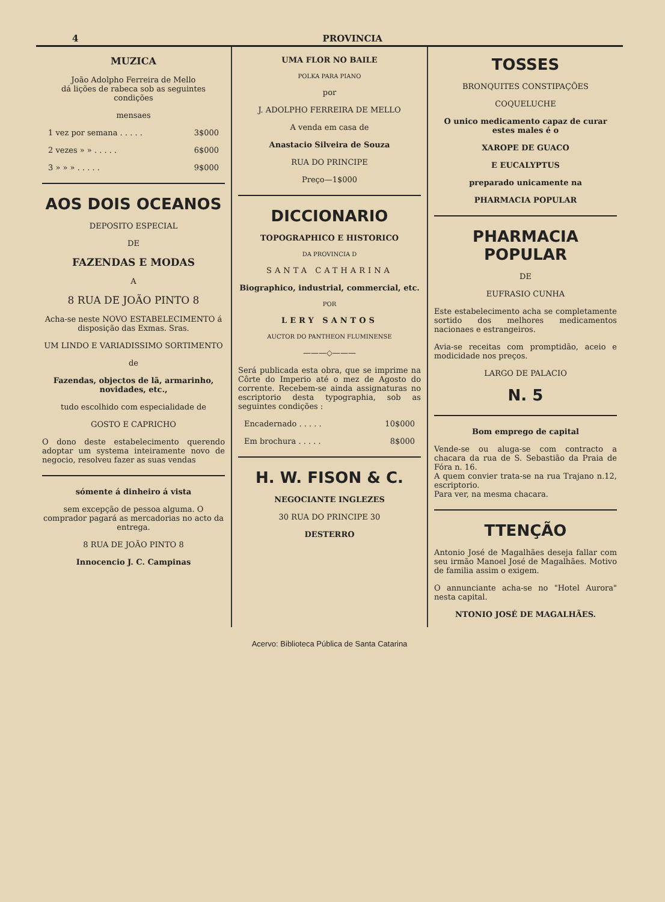4 PROVINCIA
MUZICA
João Adolpho Ferreira de Mello
dá lições de rabeca sob as seguintes condições
mensaes
1 vez por semana . . . . . 3$000
2 vezes » » . . . . . 6$000
3 » » » . . . . . 9$000
AOS DOIS OCEANOS
DEPOSITO ESPECIAL
DE
FAZENDAS E MODAS
A
8 RUA DE JOÃO PINTO 8
Acha-se neste NOVO ESTABELECIMENTO á disposição das Exmas. Sras.
UM LINDO E VARIADISSIMO SORTIMENTO
de
Fazendas, objectos de lã, armarinho, novidades, etc.,
tudo escolhido com especialidade de
GOSTO E CAPRICHO
O dono deste estabelecimento querendo adoptar um systema inteiramente novo de negocio, resolveu fazer as suas vendas
sómente á dinheiro á vista
sem excepção de pessoa alguma. O comprador pagará as mercadorias no acto da entrega.
8 RUA DE JOÃO PINTO 8
Innocencio J. C. Campinas
UMA FLOR NO BAILE
POLKA PARA PIANO
por
J. ADOLPHO FERREIRA DE MELLO
A venda em casa de
Anastacio Silveira de Souza
RUA DO PRINCIPE
Preço—1$000
DICCIONARIO
TOPOGRAPHICO E HISTORICO
DA PROVINCIA D
SANTA CATHARINA
Biographico, industrial, commercial, etc.
POR
LERY SANTOS
AUCTOR DO PANTHEON FLUMINENSE
———◇———
Será publicada esta obra, que se imprime na Côrte do Imperio até o mez de Agosto do corrente. Recebem-se ainda assignaturas no escriptorio desta typographia, sob as seguintes condições :
Encadernado . . . . . 10$000
Em brochura . . . . . 8$000
H. W. FISON & C.
NEGOCIANTE INGLEZES
30 RUA DO PRINCIPE 30
DESTERRO
TOSSES
BRONQUITES CONSTIPAÇÕES
COQUELUCHE
O unico medicamento capaz de curar estes males é o
XAROPE DE GUACO
E EUCALYPTUS
preparado unicamente na
PHARMACIA POPULAR
PHARMACIA POPULAR
DE
EUFRASIO CUNHA
Este estabelecimento acha se completamente sortido dos melhores medicamentos nacionaes e estrangeiros.
Avia-se receitas com promptidão, aceio e modicidade nos preços.
LARGO DE PALACIO
N. 5
Bom emprego de capital
Vende-se ou aluga-se com contracto a chacara da rua de S. Sebastião da Praia de Fóra n. 16.
A quem convier trata-se na rua Trajano n.12, escriptorio.
Para ver, na mesma chacara.
TTENÇÃO
Antonio José de Magalhães deseja fallar com seu irmão Manoel José de Magalhães. Motivo de familia assim o exigem.
O annunciante acha-se no "Hotel Aurora" nesta capital.
NTONIO JOSÉ DE MAGALHÃES.
Acervo: Biblioteca Pública de Santa Catarina